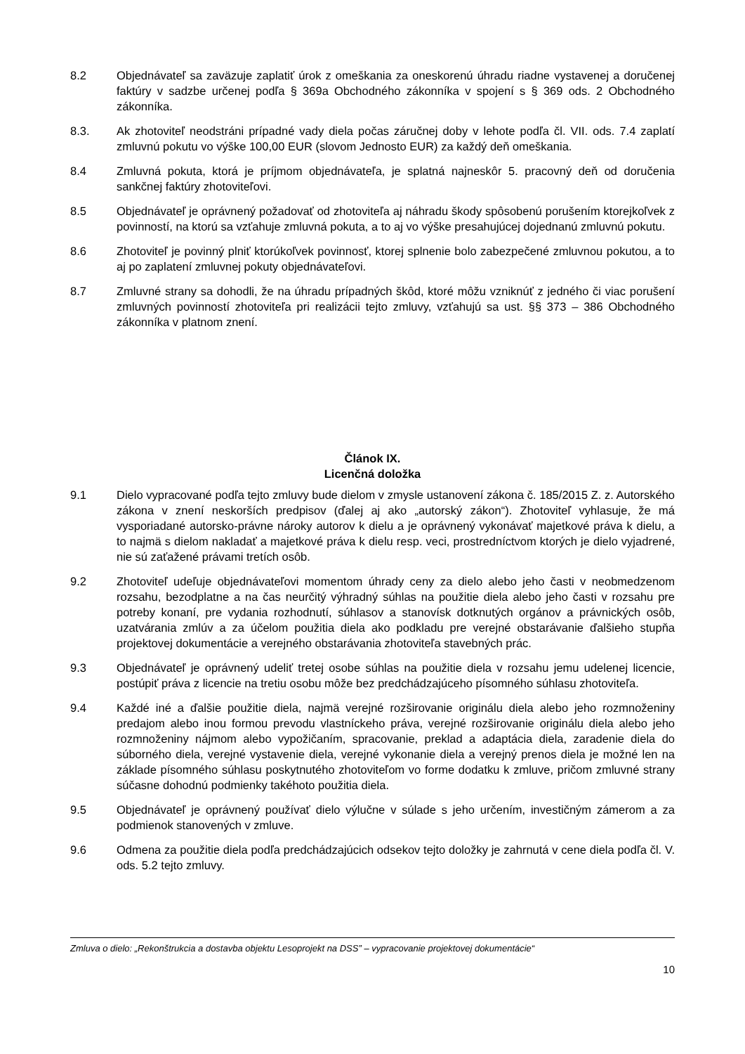8.2 Objednávateľ sa zaväzuje zaplatiť úrok z omeškania za oneskorenú úhradu riadne vystavenej a doručenej faktúry v sadzbe určenej podľa § 369a Obchodného zákonníka v spojení s § 369 ods. 2 Obchodného zákonníka.
8.3. Ak zhotoviteľ neodstráni prípadné vady diela počas záručnej doby v lehote podľa čl. VII. ods. 7.4 zaplatí zmluvnú pokutu vo výške 100,00 EUR (slovom Jednosto EUR) za každý deň omeškania.
8.4 Zmluvná pokuta, ktorá je príjmom objednávateľa, je splatná najneskôr 5. pracovný deň od doručenia sankčnej faktúry zhotoviteľovi.
8.5 Objednávateľ je oprávnený požadovať od zhotoviteľa aj náhradu škody spôsobenú porušením ktorejkoľvek z povinností, na ktorú sa vzťahuje zmluvná pokuta, a to aj vo výške presahujúcej dojednanú zmluvnú pokutu.
8.6 Zhotoviteľ je povinný plniť ktorúkoľvek povinnosť, ktorej splnenie bolo zabezpečené zmluvnou pokutou, a to aj po zaplatení zmluvnej pokuty objednávateľovi.
8.7 Zmluvné strany sa dohodli, že na úhradu prípadných škôd, ktoré môžu vzniknúť z jedného či viac porušení zmluvných povinností zhotoviteľa pri realizácii tejto zmluvy, vzťahujú sa ust. §§ 373 – 386 Obchodného zákonníka v platnom znení.
Článok IX.
Licenčná doložka
9.1 Dielo vypracované podľa tejto zmluvy bude dielom v zmysle ustanovení zákona č. 185/2015 Z. z. Autorského zákona v znení neskorších predpisov (ďalej aj ako „autorský zákon“). Zhotoviteľ vyhlasuje, že má vysporiadané autorsko-právne nároky autorov k dielu a je oprávnený vykonávať majetkové práva k dielu, a to najmä s dielom nakladať a majetkové práva k dielu resp. veci, prostredníctvom ktorých je dielo vyjadrené, nie sú zaťažené právami tretích osôb.
9.2 Zhotoviteľ udeľuje objednávateľovi momentom úhrady ceny za dielo alebo jeho časti v neobmedzenom rozsahu, bezodplatne a na čas neurčitý výhradný súhlas na použitie diela alebo jeho časti v rozsahu pre potreby konaní, pre vydania rozhodnutí, súhlasov a stanovísk dotknutých orgánov a právnických osôb, uzatvárania zmlúv a za účelom použitia diela ako podkladu pre verejné obstarávanie ďalšieho stupňa projektovej dokumentácie a verejného obstarávania zhotoviteľa stavebných prác.
9.3 Objednávateľ je oprávnený udeliť tretej osobe súhlas na použitie diela v rozsahu jemu udelenej licencie, postúpiť práva z licencie na tretiu osobu môže bez predchádzajúceho písomného súhlasu zhotoviteľa.
9.4 Každé iné a ďalšie použitie diela, najmä verejné rozširovanie originálu diela alebo jeho rozmnoženiny predajom alebo inou formou prevodu vlastníckeho práva, verejné rozširovanie originálu diela alebo jeho rozmnoženiny nájmom alebo vypožičaním, spracovanie, preklad a adaptácia diela, zaradenie diela do súborného diela, verejné vystavenie diela, verejné vykonanie diela a verejný prenos diela je možné len na základe písomného súhlasu poskytnutého zhotoviteľom vo forme dodatku k zmluve, pričom zmluvné strany súčasne dohodnú podmienky takéhoto použitia diela.
9.5 Objednávateľ je oprávnený používať dielo výlučne v súlade s jeho určením, investičným zámerom a za podmienok stanovených v zmluve.
9.6 Odmena za použitie diela podľa predchádzajúcich odsekov tejto doložky je zahrnutá v cene diela podľa čl. V. ods. 5.2 tejto zmluvy.
Zmluva o dielo: „Rekonštrukcia a dostavba objektu Lesoprojekt na DSS” – vypracovanie projektovej dokumentácie“
10